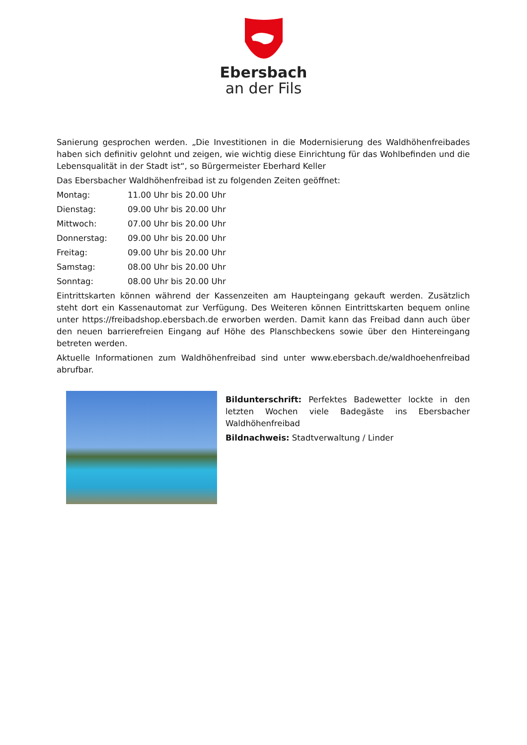Ebersbach
an der Fils
Sanierung gesprochen werden. „Die Investitionen in die Modernisierung des Waldhöhenfreibades haben sich definitiv gelohnt und zeigen, wie wichtig diese Einrichtung für das Wohlbefinden und die Lebensqualität in der Stadt ist“, so Bürgermeister Eberhard Keller
Das Ebersbacher Waldhöhenfreibad ist zu folgenden Zeiten geöffnet:
Montag: 11.00 Uhr bis 20.00 Uhr
Dienstag: 09.00 Uhr bis 20.00 Uhr
Mittwoch: 07.00 Uhr bis 20.00 Uhr
Donnerstag: 09.00 Uhr bis 20.00 Uhr
Freitag: 09.00 Uhr bis 20.00 Uhr
Samstag: 08.00 Uhr bis 20.00 Uhr
Sonntag: 08.00 Uhr bis 20.00 Uhr
Eintrittskarten können während der Kassenzeiten am Haupteingang gekauft werden. Zusätzlich steht dort ein Kassenautomat zur Verfügung. Des Weiteren können Eintrittskarten bequem online unter https://freibadshop.ebersbach.de erworben werden. Damit kann das Freibad dann auch über den neuen barrierefreien Eingang auf Höhe des Planschbeckens sowie über den Hintereingang betreten werden.
Aktuelle Informationen zum Waldhöhenfreibad sind unter www.ebersbach.de/waldhoehenfreibad abrufbar.
Bildunterschrift: Perfektes Badewetter lockte in den letzten Wochen viele Badegäste ins Ebersbacher Waldhöhenfreibad
Bildnachweis: Stadtverwaltung / Linder